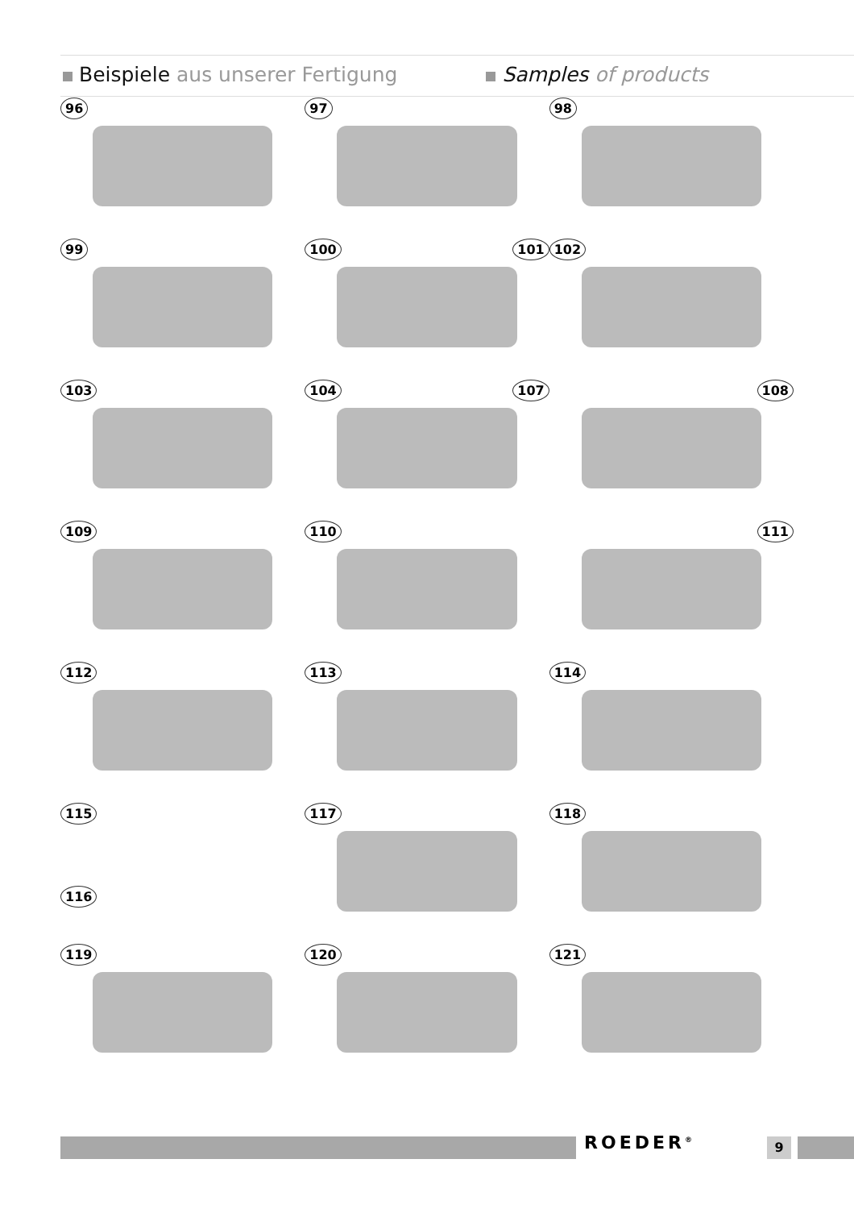Beispiele aus unserer Fertigung
Samples of products
96
97
98
99
100 101
102
103
104 107
108
109
110
111
112
113
114
115
116
117
118
119
120
121
ROEDER<sup>®</sup> 9